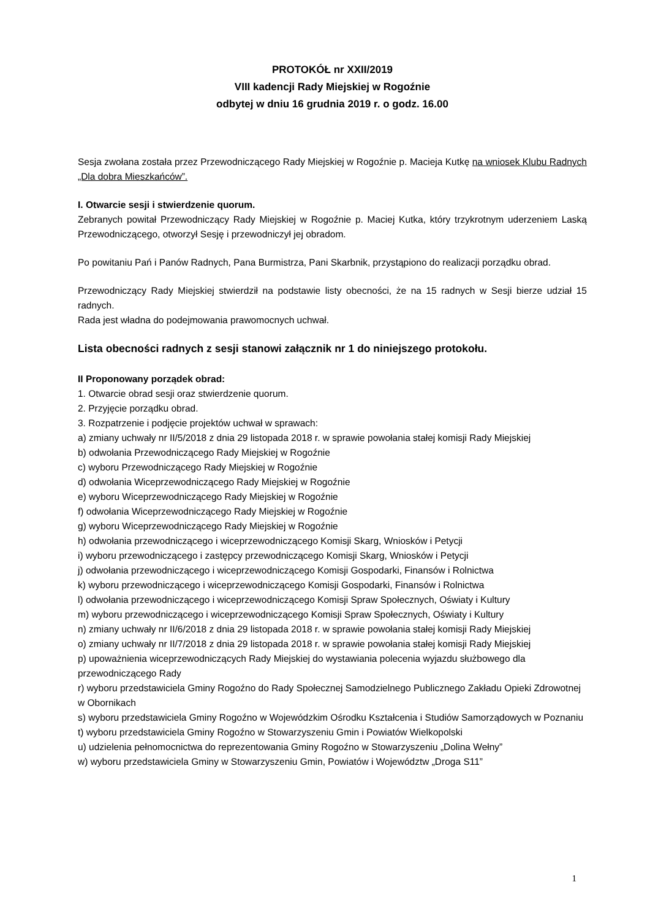PROTOKÓŁ nr XXII/2019
VIII kadencji Rady Miejskiej w Rogoźnie
odbytej w dniu 16 grudnia 2019 r. o godz. 16.00
Sesja zwołana została przez Przewodniczącego Rady Miejskiej w Rogoźnie p. Macieja Kutkę na wniosek Klubu Radnych „Dla dobra Mieszkańców”.
I. Otwarcie sesji i stwierdzenie quorum.
Zebranych powitał Przewodniczący Rady Miejskiej w Rogoźnie p. Maciej Kutka, który trzykrotnym uderzeniem Laską Przewodniczącego, otworzył Sesję i przewodniczył jej obradom.
Po powitaniu Pań i Panów Radnych, Pana Burmistrza, Pani Skarbnik, przystąpiono do realizacji porządku obrad.
Przewodniczący Rady Miejskiej stwierdził na podstawie listy obecności, że na 15 radnych w Sesji bierze udział 15 radnych.
Rada jest władna do podejmowania prawomocnych uchwał.
Lista obecności radnych z sesji stanowi załącznik nr 1 do niniejszego protokołu.
II Proponowany porządek obrad:
1. Otwarcie obrad sesji oraz stwierdzenie quorum.
2. Przyjęcie porządku obrad.
3. Rozpatrzenie i podjęcie projektów uchwał w sprawach:
a) zmiany uchwały nr II/5/2018 z dnia 29 listopada 2018 r. w sprawie powołania stałej komisji Rady Miejskiej
b) odwołania Przewodniczącego Rady Miejskiej w Rogoźnie
c) wyboru Przewodniczącego Rady Miejskiej w Rogoźnie
d) odwołania Wiceprzewodniczącego Rady Miejskiej w Rogoźnie
e) wyboru Wiceprzewodniczącego Rady Miejskiej w Rogoźnie
f) odwołania Wiceprzewodniczącego Rady Miejskiej w Rogoźnie
g) wyboru Wiceprzewodniczącego Rady Miejskiej w Rogoźnie
h) odwołania przewodniczącego i wiceprzewodniczącego Komisji Skarg, Wniosków i Petycji
i) wyboru przewodniczącego i zastępcy przewodniczącego Komisji Skarg, Wniosków i Petycji
j) odwołania przewodniczącego i wiceprzewodniczącego Komisji Gospodarki, Finansów i Rolnictwa
k) wyboru przewodniczącego i wiceprzewodniczącego Komisji Gospodarki, Finansów i Rolnictwa
l) odwołania przewodniczącego i wiceprzewodniczącego Komisji Spraw Społecznych, Oświaty i Kultury
m) wyboru przewodniczącego i wiceprzewodniczącego Komisji Spraw Społecznych, Oświaty i Kultury
n) zmiany uchwały nr II/6/2018 z dnia 29 listopada 2018 r. w sprawie powołania stałej komisji Rady Miejskiej
o) zmiany uchwały nr II/7/2018 z dnia 29 listopada 2018 r. w sprawie powołania stałej komisji Rady Miejskiej
p) upoważnienia wiceprzewodniczących Rady Miejskiej do wystawiania polecenia wyjazdu służbowego dla przewodniczącego Rady
r) wyboru przedstawiciela Gminy Rogoźno do Rady Społecznej Samodzielnego Publicznego Zakładu Opieki Zdrowotnej w Obornikach
s) wyboru przedstawiciela Gminy Rogoźno w Wojewódzkim Ośrodku Kształcenia i Studiów Samorządowych w Poznaniu
t) wyboru przedstawiciela Gminy Rogoźno w Stowarzyszeniu Gmin i Powiatów Wielkopolski
u) udzielenia pełnomocnictwa do reprezentowania Gminy Rogoźno w Stowarzyszeniu „Dolina Wełny”
w) wyboru przedstawiciela Gminy w Stowarzyszeniu Gmin, Powiatów i Województw „Droga S11”
1